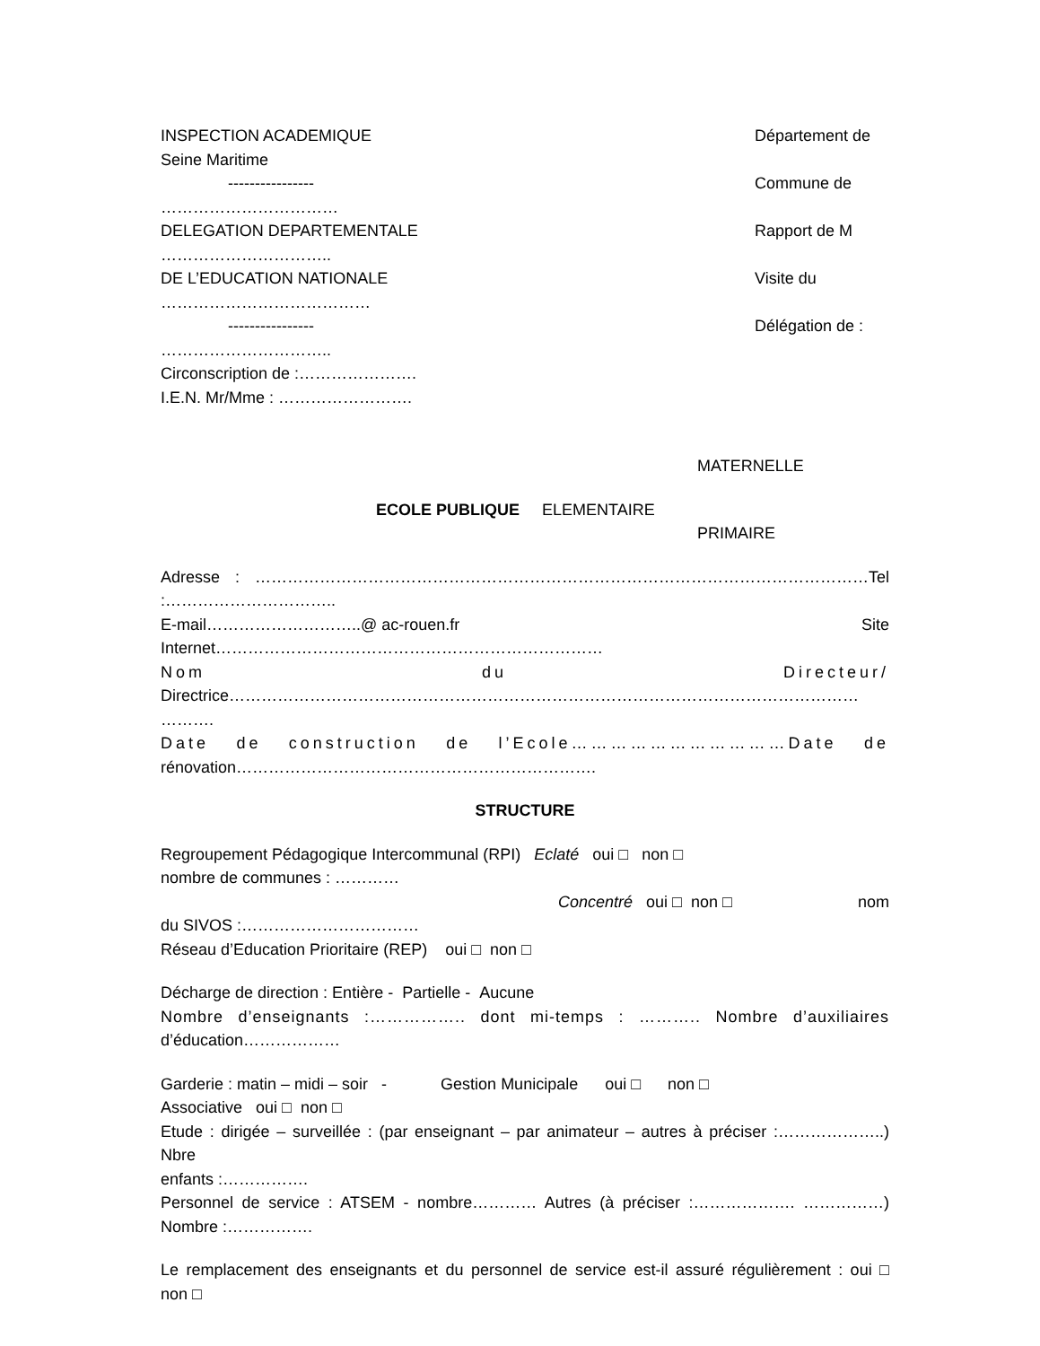INSPECTION ACADEMIQUE Département de
Seine Maritime
---------------- Commune de
……………………………
DELEGATION DEPARTEMENTALE Rapport de M
…………………………..
DE L’EDUCATION NATIONALE Visite du
…………………………………
---------------- Délégation de :
…………………………..
Circonscription de :………………….
I.E.N. Mr/Mme : …………………….
MATERNELLE
ECOLE PUBLIQUE ELEMENTAIRE
PRIMAIRE
Adresse : ……………………………………………………………………………………………………Tel
:…………………………..
E-mail………………………..@ ac-rouen.fr Site
Internet………………………………………………………………
Nom du Directeur/
Directrice………………………………………………………………………………………………………
……….
Date de construction de l’Ecole……………………………Date de
rénovation………………………………………………………….
STRUCTURE
Regroupement Pédagogique Intercommunal (RPI) Eclaté oui □ non □
nombre de communes : …………
Concentré oui □ non □ nom
du SIVOS :……………………………
Réseau d’Education Prioritaire (REP) oui □ non □
Décharge de direction : Entière - Partielle - Aucune
Nombre d’enseignants :…………….. dont mi-temps : ……….. Nombre d’auxiliaires
d’éducation………………
Garderie : matin – midi – soir - Gestion Municipale oui □ non □
Associative oui □ non □
Etude : dirigée – surveillée : (par enseignant – par animateur – autres à préciser :………………..) Nbre
enfants :…………….
Personnel de service : ATSEM - nombre………… Autres (à préciser :………………. ……………)
Nombre :…………….
Le remplacement des enseignants et du personnel de service est-il assuré régulièrement : oui □
non □